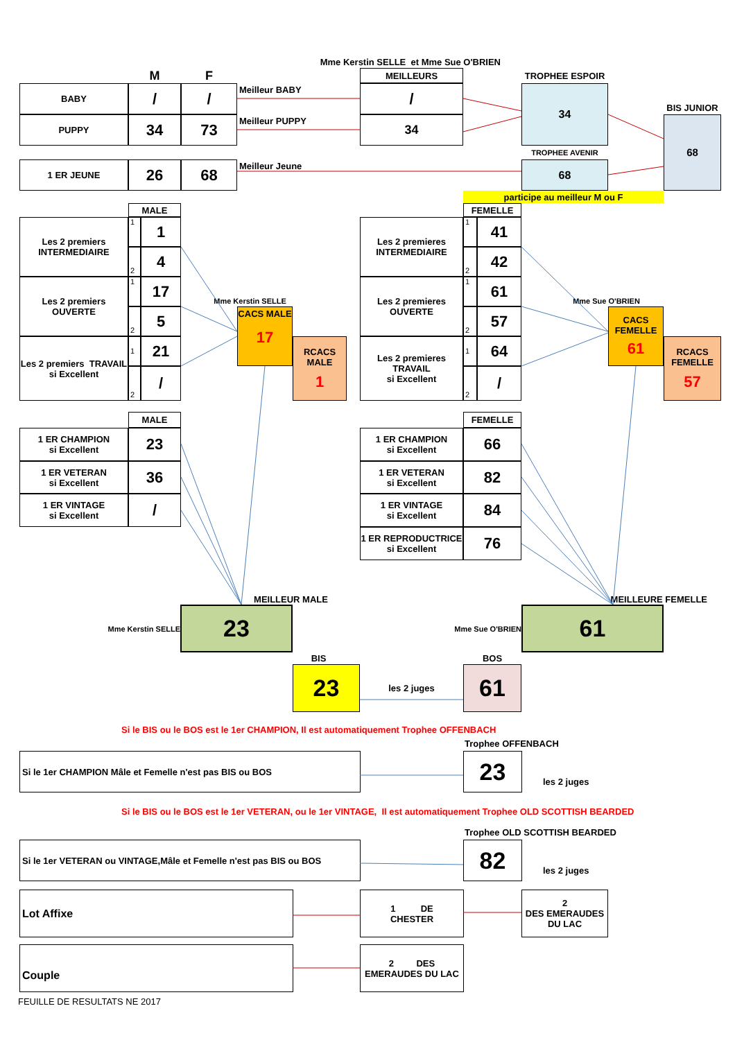Mme Kerstin SELLE et Mme Sue O'BRIEN
M
F
MEILLEURS
TROPHEE ESPOIR
BABY
/
/
Meilleur BABY
/
34
BIS JUNIOR
PUPPY
34
73
Meilleur PUPPY
34
68
TROPHEE AVENIR
1 ER JEUNE
26
68
Meilleur Jeune
68
participe au meilleur M ou F
MALE
Les 2 premiers
INTERMEDIAIRE
1
1
2
4
Les 2 premiers OUVERTE
1
17
2
5
Les 2 premiers TRAVAIL
si Excellent
1
21
2
/
Mme Kerstin SELLE
CACS MALE
17
RCACS
MALE
1
FEMELLE
Les 2 premieres
INTERMEDIAIRE
1
41
2
42
Les 2 premieres
OUVERTE
1
61
2
57
Les 2 premieres
TRAVAIL
si Excellent
1
64
2
/
Mme Sue O'BRIEN
CACS
FEMELLE
61
RCACS
FEMELLE
57
MALE
1 ER CHAMPION
si Excellent
23
1 ER VETERAN
si Excellent
36
1 ER VINTAGE
si Excellent
/
FEMELLE
1 ER CHAMPION
si Excellent
66
1 ER VETERAN
si Excellent
82
1 ER VINTAGE
si Excellent
84
1 ER REPRODUCTRICE
si Excellent
76
MEILLEUR MALE
Mme Kerstin SELLE
23
MEILLEURE FEMELLE
Mme Sue O'BRIEN
61
BIS
23
les 2 juges
BOS
61
Si le BIS ou le BOS est le 1er CHAMPION, Il est automatiquement Trophee OFFENBACH
Trophee OFFENBACH
Si le 1er CHAMPION Mâle et Femelle n'est pas BIS ou BOS
23
les 2 juges
Si le BIS ou le BOS est le 1er VETERAN, ou le 1er VINTAGE, Il est automatiquement Trophee OLD SCOTTISH BEARDED
Trophee OLD SCOTTISH BEARDED
Si le 1er VETERAN ou VINTAGE,Mâle et Femelle n'est pas BIS ou BOS
82
les 2 juges
Lot Affixe
1 DE
CHESTER
2
DES EMERAUDES
DU LAC
Couple
2 DES
EMERAUDES DU LAC
FEUILLE DE RESULTATS NE 2017